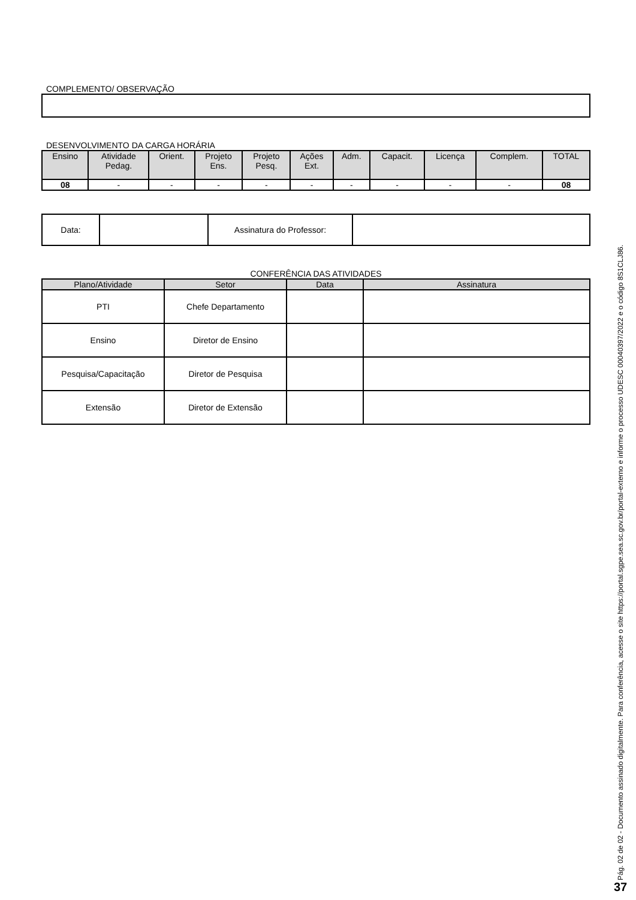COMPLEMENTO/ OBSERVAÇÃO
DESENVOLVIMENTO DA CARGA HORÁRIA
| Ensino | Atividade Pedag. | Orient. | Projeto Ens. | Projeto Pesq. | Ações Ext. | Adm. | Capacit. | Licença | Complem. | TOTAL |
| --- | --- | --- | --- | --- | --- | --- | --- | --- | --- | --- |
| 08 | - | - | - | - | - | - | - | - | - | 08 |
| Data: | | Assinatura do Professor: | |
CONFERÊNCIA DAS ATIVIDADES
| Plano/Atividade | Setor | Data | Assinatura |
| --- | --- | --- | --- |
| PTI | Chefe Departamento | | |
| Ensino | Diretor de Ensino | | |
| Pesquisa/Capacitação | Diretor de Pesquisa | | |
| Extensão | Diretor de Extensão | | |
Pág. 02 de 02 - Documento assinado digitalmente. Para conferência, acesse o site https://portal.sgpe.sea.sc.gov.br/portal-externo e informe o processo UDESC 00040397/2022 e o código 8S1CLJ86.
37